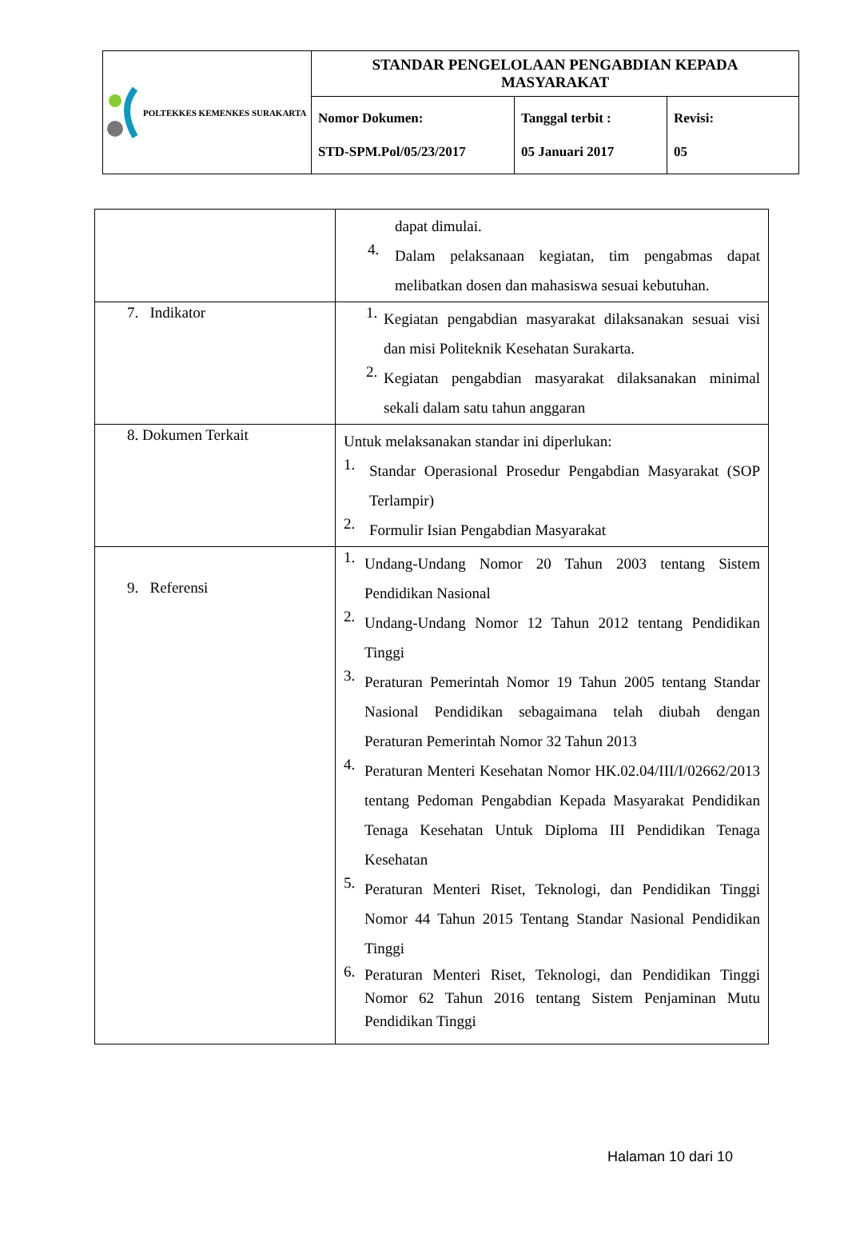| POLTEKKES KEMENKES SURAKARTA | STANDAR PENGELOLAAN PENGABDIAN KEPADA MASYARAKAT | | |
| | Nomor Dokumen: STD-SPM.Pol/05/23/2017 | Tanggal terbit : 05 Januari 2017 | Revisi: 05 |
| | dapat dimulai. 4. Dalam pelaksanaan kegiatan, tim pengabmas dapat melibatkan dosen dan mahasiswa sesuai kebutuhan. |
| 7. Indikator | 1. Kegiatan pengabdian masyarakat dilaksanakan sesuai visi dan misi Politeknik Kesehatan Surakarta. 2. Kegiatan pengabdian masyarakat dilaksanakan minimal sekali dalam satu tahun anggaran |
| 8. Dokumen Terkait | Untuk melaksanakan standar ini diperlukan: 1. Standar Operasional Prosedur Pengabdian Masyarakat (SOP Terlampir) 2. Formulir Isian Pengabdian Masyarakat |
| 9. Referensi | 1. Undang-Undang Nomor 20 Tahun 2003 tentang Sistem Pendidikan Nasional 2. Undang-Undang Nomor 12 Tahun 2012 tentang Pendidikan Tinggi 3. Peraturan Pemerintah Nomor 19 Tahun 2005 tentang Standar Nasional Pendidikan sebagaimana telah diubah dengan Peraturan Pemerintah Nomor 32 Tahun 2013 4. Peraturan Menteri Kesehatan Nomor HK.02.04/III/I/02662/2013 tentang Pedoman Pengabdian Kepada Masyarakat Pendidikan Tenaga Kesehatan Untuk Diploma III Pendidikan Tenaga Kesehatan 5. Peraturan Menteri Riset, Teknologi, dan Pendidikan Tinggi Nomor 44 Tahun 2015 Tentang Standar Nasional Pendidikan Tinggi 6. Peraturan Menteri Riset, Teknologi, dan Pendidikan Tinggi Nomor 62 Tahun 2016 tentang Sistem Penjaminan Mutu Pendidikan Tinggi |
Halaman 10 dari 10